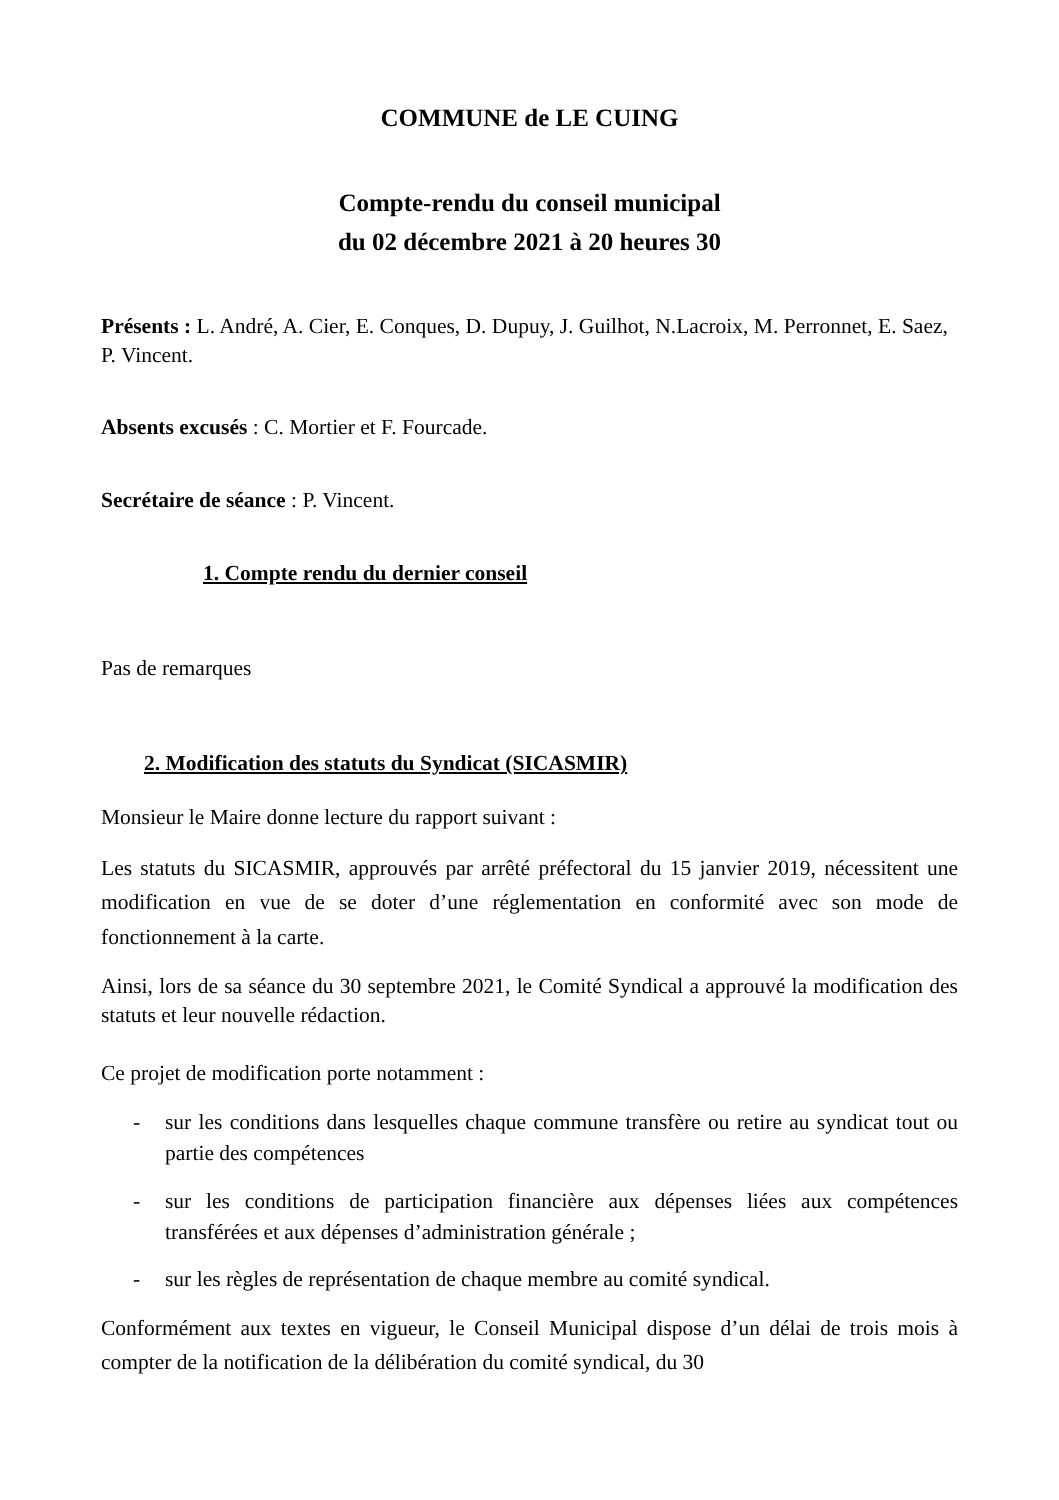COMMUNE de LE CUING
Compte-rendu du conseil municipal
du 02 décembre 2021 à 20 heures 30
Présents : L. André, A. Cier, E. Conques, D. Dupuy, J. Guilhot, N.Lacroix, M. Perronnet, E. Saez, P. Vincent.
Absents excusés : C. Mortier et F. Fourcade.
Secrétaire de séance : P. Vincent.
1. Compte rendu du dernier conseil
Pas de remarques
2. Modification des statuts du Syndicat (SICASMIR)
Monsieur le Maire donne lecture du rapport suivant :
Les statuts du SICASMIR, approuvés par arrêté préfectoral du 15 janvier 2019, nécessitent une modification en vue de se doter d’une réglementation en conformité avec son mode de fonctionnement à la carte.
Ainsi, lors de sa séance du 30 septembre 2021, le Comité Syndical a approuvé la modification des statuts et leur nouvelle rédaction.
Ce projet de modification porte notamment :
- sur les conditions dans lesquelles chaque commune transfère ou retire au syndicat tout ou partie des compétences
- sur les conditions de participation financière aux dépenses liées aux compétences transférées et aux dépenses d’administration générale ;
- sur les règles de représentation de chaque membre au comité syndical.
Conformément aux textes en vigueur, le Conseil Municipal dispose d’un délai de trois mois à compter de la notification de la délibération du comité syndical, du 30